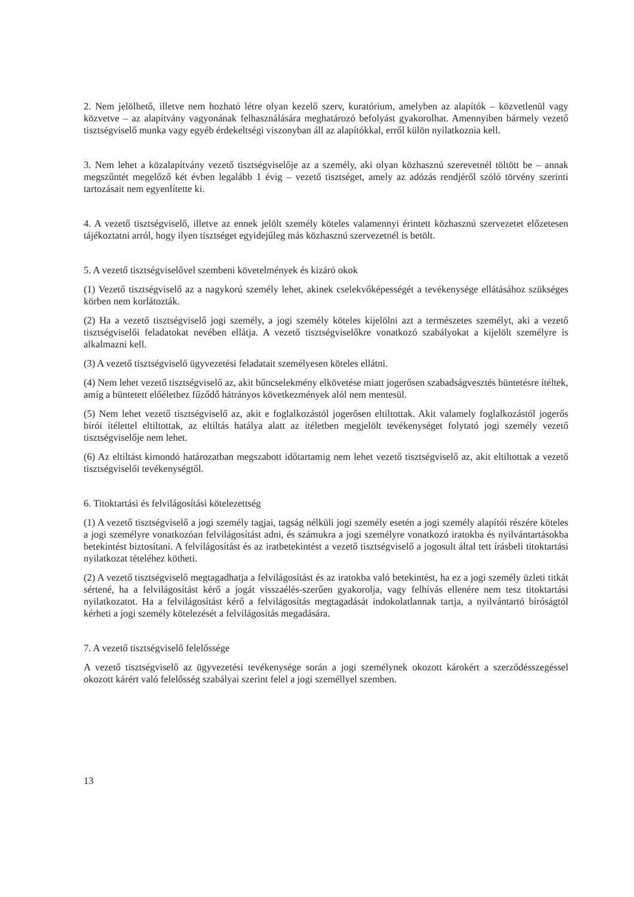2. Nem jelölhető, illetve nem hozható létre olyan kezelő szerv, kuratórium, amelyben az alapítók – közvetlenül vagy közvetve – az alapítvány vagyonának felhasználására meghatározó befolyást gyakorolhat. Amennyiben bármely vezető tisztségviselő munka vagy egyéb érdekeltségi viszonyban áll az alapítókkal, erről külön nyilatkoznia kell.
3. Nem lehet a közalapítvány vezető tisztségviselője az a személy, aki olyan közhasznú szerevetnél töltött be – annak megszűntét megelőző két évben legalább 1 évig – vezető tisztséget, amely az adózás rendjéről szóló törvény szerinti tartozásait nem egyenlítette ki.
4. A vezető tisztségviselő, illetve az ennek jelölt személy köteles valamennyi érintett közhasznú szervezetet előzetesen tájékoztatni arról, hogy ilyen tisztséget egyidejűleg más közhasznú szervezetnél is betölt.
5. A vezető tisztségviselővel szembeni követelmények és kizáró okok
(1) Vezető tisztségviselő az a nagykorú személy lehet, akinek cselekvőképességét a tevékenysége ellátásához szükséges körben nem korlátozták.
(2) Ha a vezető tisztségviselő jogi személy, a jogi személy köteles kijelölni azt a természetes személyt, aki a vezető tisztségviselői feladatokat nevében ellátja. A vezető tisztségviselőkre vonatkozó szabályokat a kijelölt személyre is alkalmazni kell.
(3) A vezető tisztségviselő ügyvezetési feladatait személyesen köteles ellátni.
(4) Nem lehet vezető tisztségviselő az, akit bűncselekmény elkövetése miatt jogerősen szabadságvesztés büntetésre ítéltek, amíg a büntetett előélethez fűződő hátrányos következmények alól nem mentesül.
(5) Nem lehet vezető tisztségviselő az, akit e foglalkozástól jogerősen eltiltottak. Akit valamely foglalkozástól jogerős bírói ítélettel eltiltottak, az eltiltás hatálya alatt az ítéletben megjelölt tevékenységet folytató jogi személy vezető tisztségviselője nem lehet.
(6) Az eltiltást kimondó határozatban megszabott időtartamig nem lehet vezető tisztségviselő az, akit eltiltottak a vezető tisztségviselői tevékenységtől.
6. Titoktartási és felvilágosítási kötelezettség
(1) A vezető tisztségviselő a jogi személy tagjai, tagság nélküli jogi személy esetén a jogi személy alapítói részére köteles a jogi személyre vonatkozóan felvilágosítást adni, és számukra a jogi személyre vonatkozó iratokba és nyilvántartásokba betekintést biztosítani. A felvilágosítást és az iratbetekintést a vezető tisztségviselő a jogosult által tett írásbeli titoktartási nyilatkozat tételéhez kötheti.
(2) A vezető tisztségviselő megtagadhatja a felvilágosítást és az iratokba való betekintést, ha ez a jogi személy üzleti titkát sértené, ha a felvilágosítást kérő a jogát visszaélés-szerűen gyakorolja, vagy felhívás ellenére nem tesz titoktartási nyilatkozatot. Ha a felvilágosítást kérő a felvilágosítás megtagadását indokolatlannak tartja, a nyilvántartó bíróságtól kérheti a jogi személy kötelezését a felvilágosítás megadására.
7. A vezető tisztségviselő felelőssége
A vezető tisztségviselő az ügyvezetési tevékenysége során a jogi személynek okozott károkért a szerződésszegéssel okozott kárért való felelősség szabályai szerint felel a jogi személlyel szemben.
13